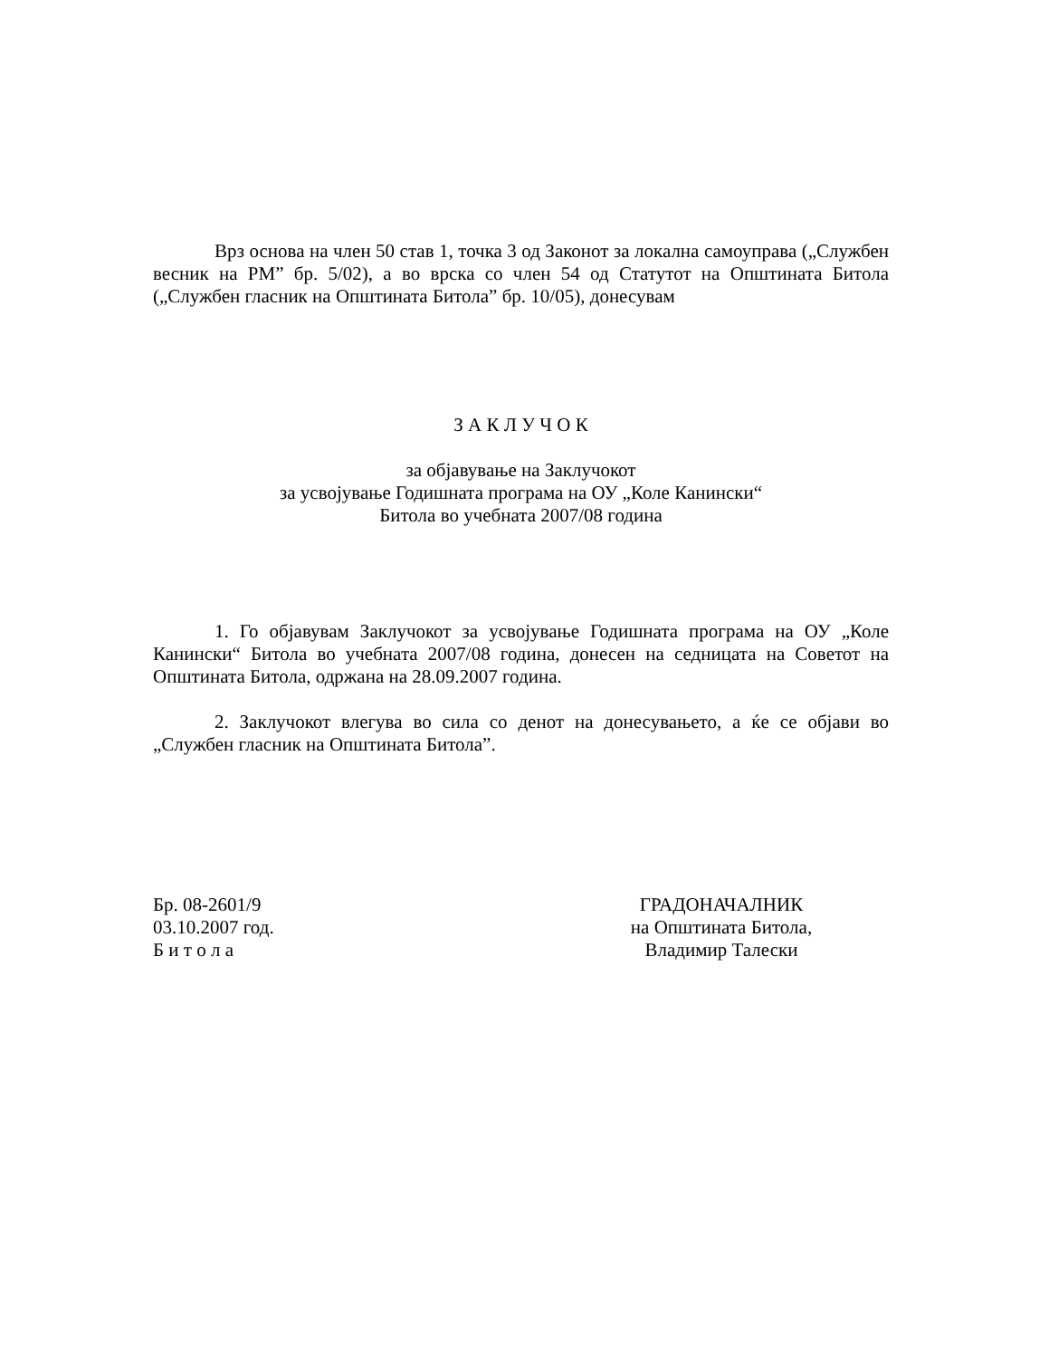Врз основа на член 50 став 1, точка 3 од Законот за локална самоуправа („Службен весник на РМ” бр. 5/02), а во врска со член 54 од Статутот на Општината Битола („Службен гласник на Општината Битола” бр. 10/05), донесувам
З А К Л У Ч О К
за објавување на Заклучокот
за усвојување Годишната програма на ОУ „Коле Канински“
Битола во учебната 2007/08 година
1. Го објавувам Заклучокот за усвојување Годишната програма на ОУ „Коле Канински“ Битола во учебната 2007/08 година, донесен на седницата на Советот на Општината Битола, одржана на 28.09.2007 година.
2. Заклучокот влегува во сила со денот на донесувањето, а ќе се објави во „Службен гласник на Општината Битола”.
Бр. 08-2601/9
03.10.2007 год.
Б и т о л а
ГРАДОНАЧАЛНИК
на Општината Битола,
Владимир Талески